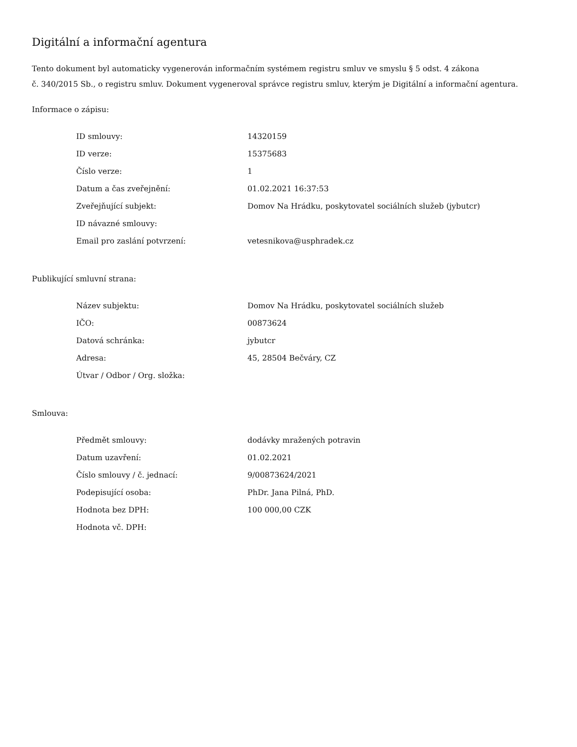Digitální a informační agentura
Tento dokument byl automaticky vygenerován informačním systémem registru smluv ve smyslu § 5 odst. 4 zákona
č. 340/2015 Sb., o registru smluv. Dokument vygeneroval správce registru smluv, kterým je Digitální a informační agentura.
Informace o zápisu:
| ID smlouvy: | 14320159 |
| ID verze: | 15375683 |
| Číslo verze: | 1 |
| Datum a čas zveřejnění: | 01.02.2021 16:37:53 |
| Zveřejňující subjekt: | Domov Na Hrádku, poskytovatel sociálních služeb (jybutcr) |
| ID návazné smlouvy: | |
| Email pro zaslání potvrzení: | vetesnikova@usphradek.cz |
Publikující smluvní strana:
| Název subjektu: | Domov Na Hrádku, poskytovatel sociálních služeb |
| IČO: | 00873624 |
| Datová schránka: | jybutcr |
| Adresa: | 45, 28504 Bečváry, CZ |
| Útvar / Odbor / Org. složka: | |
Smlouva:
| Předmět smlouvy: | dodávky mražených potravin |
| Datum uzavření: | 01.02.2021 |
| Číslo smlouvy / č. jednací: | 9/00873624/2021 |
| Podepisující osoba: | PhDr. Jana Pilná, PhD. |
| Hodnota bez DPH: | 100 000,00 CZK |
| Hodnota vč. DPH: | |